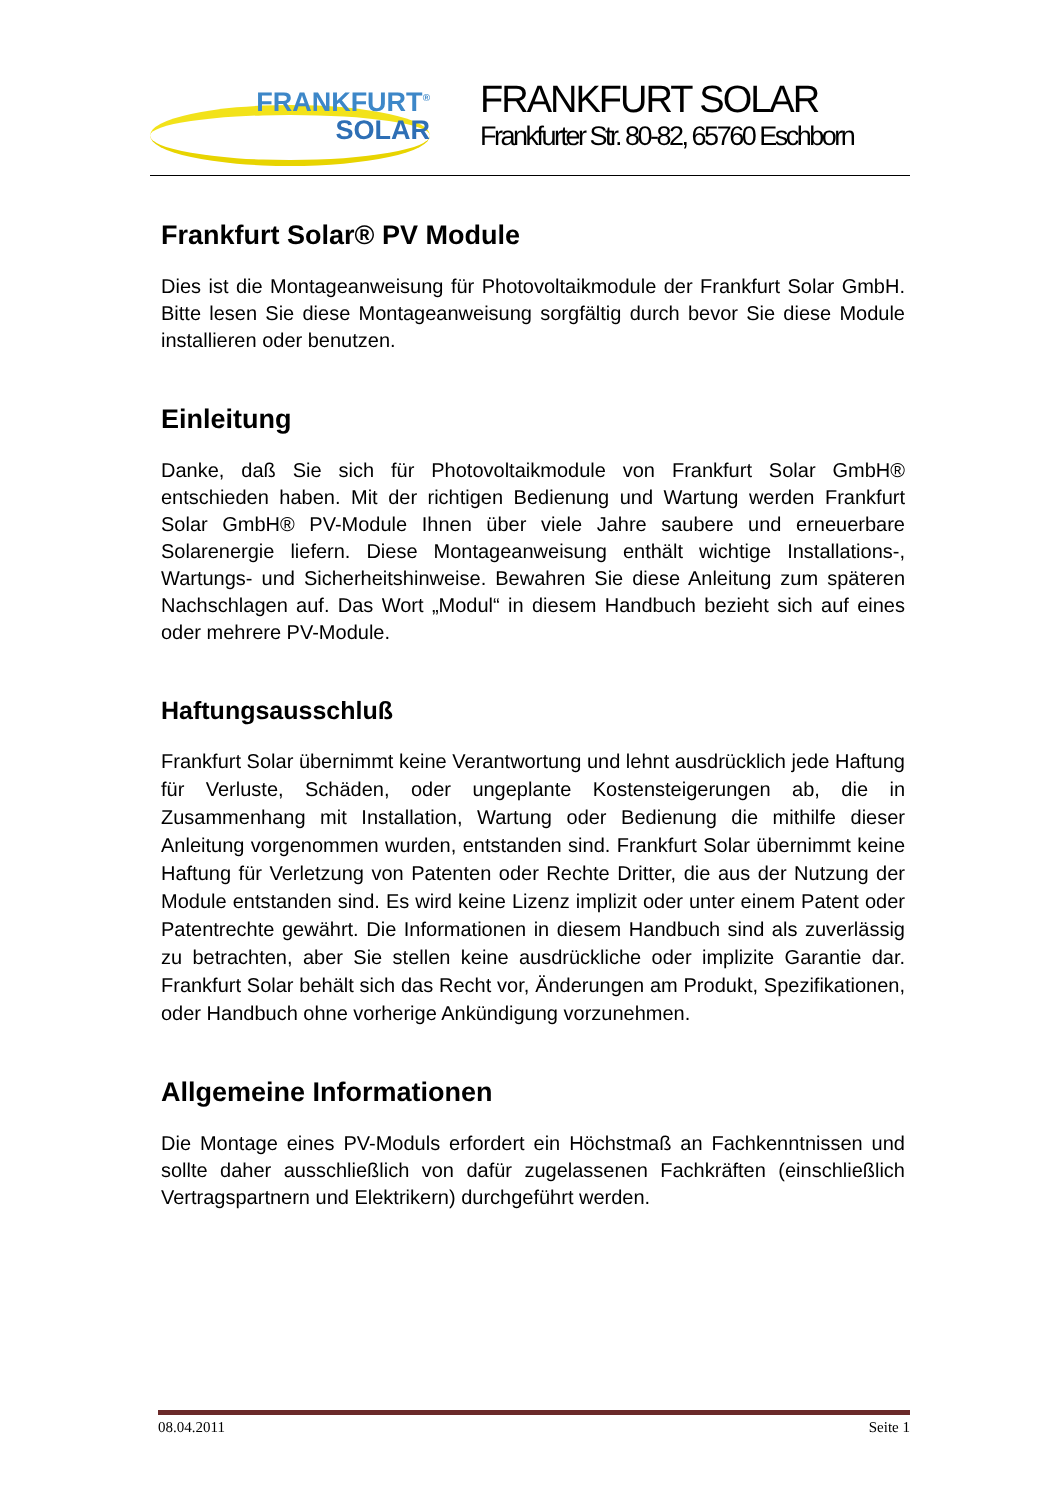FRANKFURT<sup>®</sup>
SOLAR
FRANKFURT SOLAR
Frankfurter Str. 80-82, 65760 Eschborn
Frankfurt Solar® PV Module
Dies ist die Montageanweisung für Photovoltaikmodule der Frankfurt Solar GmbH. Bitte lesen Sie diese Montageanweisung sorgfältig durch bevor Sie diese Module installieren oder benutzen.
Einleitung
Danke, daß Sie sich für Photovoltaikmodule von Frankfurt Solar GmbH® entschieden haben. Mit der richtigen Bedienung und Wartung werden Frankfurt Solar GmbH® PV-Module Ihnen über viele Jahre saubere und erneuerbare Solarenergie liefern. Diese Montageanweisung enthält wichtige Installations-, Wartungs- und Sicherheitshinweise. Bewahren Sie diese Anleitung zum späteren Nachschlagen auf. Das Wort „Modul“ in diesem Handbuch bezieht sich auf eines oder mehrere PV-Module.
Haftungsausschluß
Frankfurt Solar übernimmt keine Verantwortung und lehnt ausdrücklich jede Haftung für Verluste, Schäden, oder ungeplante Kostensteigerungen ab, die in Zusammenhang mit Installation, Wartung oder Bedienung die mithilfe dieser Anleitung vorgenommen wurden, entstanden sind. Frankfurt Solar übernimmt keine Haftung für Verletzung von Patenten oder Rechte Dritter, die aus der Nutzung der Module entstanden sind. Es wird keine Lizenz implizit oder unter einem Patent oder Patentrechte gewährt. Die Informationen in diesem Handbuch sind als zuverlässig zu betrachten, aber Sie stellen keine ausdrückliche oder implizite Garantie dar. Frankfurt Solar behält sich das Recht vor, Änderungen am Produkt, Spezifikationen, oder Handbuch ohne vorherige Ankündigung vorzunehmen.
Allgemeine Informationen
Die Montage eines PV-Moduls erfordert ein Höchstmaß an Fachkenntnissen und sollte daher ausschließlich von dafür zugelassenen Fachkräften (einschließlich Vertragspartnern und Elektrikern) durchgeführt werden.
08.04.2011 Seite 1